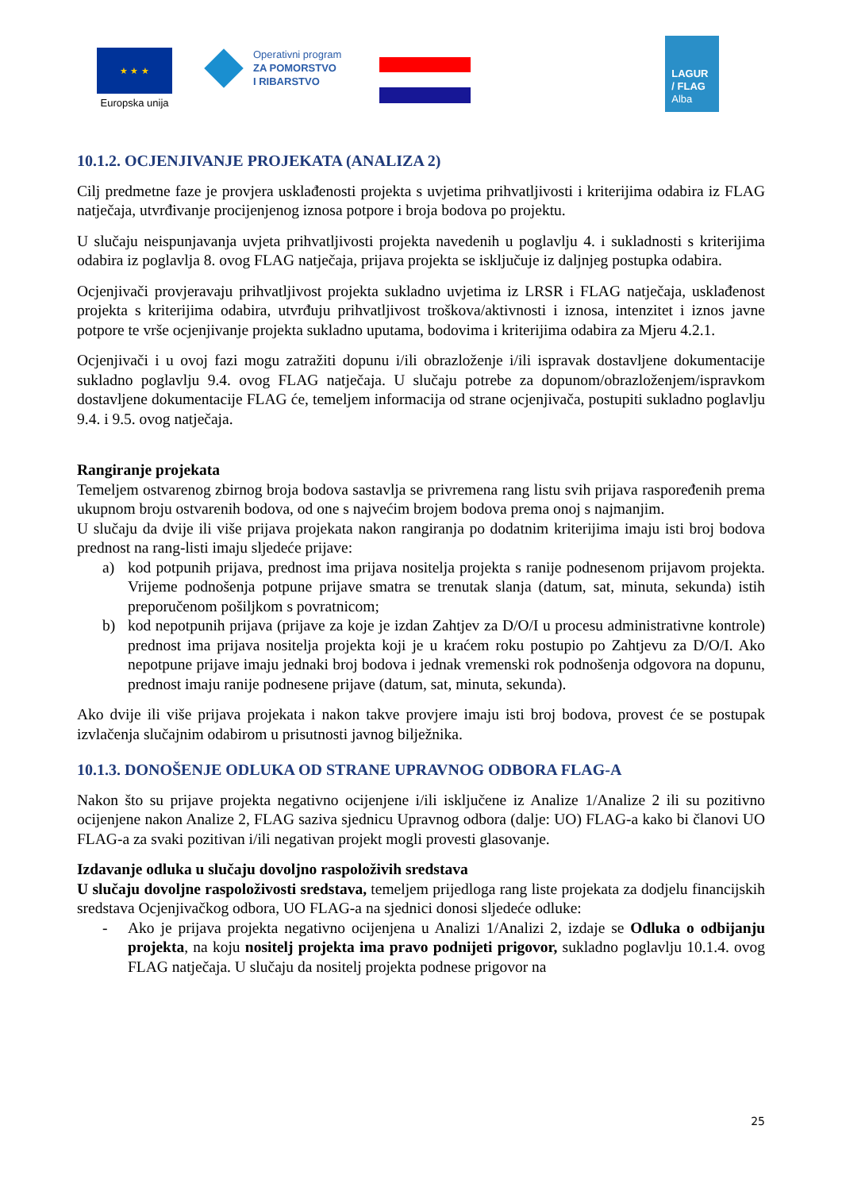★ ★ ★
Europska unija
Operativni program
ZA POMORSTVO
I RIBARSTVO
LAGUR
/ FLAG
Alba
10.1.2. OCJENJIVANJE PROJEKATA (ANALIZA 2)
Cilj predmetne faze je provjera usklađenosti projekta s uvjetima prihvatljivosti i kriterijima odabira iz FLAG natječaja, utvrđivanje procijenjenog iznosa potpore i broja bodova po projektu.
U slučaju neispunjavanja uvjeta prihvatljivosti projekta navedenih u poglavlju 4. i sukladnosti s kriterijima odabira iz poglavlja 8. ovog FLAG natječaja, prijava projekta se isključuje iz daljnjeg postupka odabira.
Ocjenjivači provjeravaju prihvatljivost projekta sukladno uvjetima iz LRSR i FLAG natječaja, usklađenost projekta s kriterijima odabira, utvrđuju prihvatljivost troškova/aktivnosti i iznosa, intenzitet i iznos javne potpore te vrše ocjenjivanje projekta sukladno uputama, bodovima i kriterijima odabira za Mjeru 4.2.1.
Ocjenjivači i u ovoj fazi mogu zatražiti dopunu i/ili obrazloženje i/ili ispravak dostavljene dokumentacije sukladno poglavlju 9.4. ovog FLAG natječaja. U slučaju potrebe za dopunom/obrazloženjem/ispravkom dostavljene dokumentacije FLAG će, temeljem informacija od strane ocjenjivača, postupiti sukladno poglavlju 9.4. i 9.5. ovog natječaja.
Rangiranje projekata
Temeljem ostvarenog zbirnog broja bodova sastavlja se privremena rang listu svih prijava raspoređenih prema ukupnom broju ostvarenih bodova, od one s najvećim brojem bodova prema onoj s najmanjim.
U slučaju da dvije ili više prijava projekata nakon rangiranja po dodatnim kriterijima imaju isti broj bodova prednost na rang-listi imaju sljedeće prijave:
a) kod potpunih prijava, prednost ima prijava nositelja projekta s ranije podnesenom prijavom projekta. Vrijeme podnošenja potpune prijave smatra se trenutak slanja (datum, sat, minuta, sekunda) istih preporučenom pošiljkom s povratnicom;
b) kod nepotpunih prijava (prijave za koje je izdan Zahtjev za D/O/I u procesu administrativne kontrole) prednost ima prijava nositelja projekta koji je u kraćem roku postupio po Zahtjevu za D/O/I. Ako nepotpune prijave imaju jednaki broj bodova i jednak vremenski rok podnošenja odgovora na dopunu, prednost imaju ranije podnesene prijave (datum, sat, minuta, sekunda).
Ako dvije ili više prijava projekata i nakon takve provjere imaju isti broj bodova, provest će se postupak izvlačenja slučajnim odabirom u prisutnosti javnog bilježnika.
10.1.3. DONOŠENJE ODLUKA OD STRANE UPRAVNOG ODBORA FLAG-A
Nakon što su prijave projekta negativno ocijenjene i/ili isključene iz Analize 1/Analize 2 ili su pozitivno ocijenjene nakon Analize 2, FLAG saziva sjednicu Upravnog odbora (dalje: UO) FLAG-a kako bi članovi UO FLAG-a za svaki pozitivan i/ili negativan projekt mogli provesti glasovanje.
Izdavanje odluka u slučaju dovoljno raspoloživih sredstava
U slučaju dovoljne raspoloživosti sredstava, temeljem prijedloga rang liste projekata za dodjelu financijskih sredstava Ocjenjivačkog odbora, UO FLAG-a na sjednici donosi sljedeće odluke:
- Ako je prijava projekta negativno ocijenjena u Analizi 1/Analizi 2, izdaje se Odluka o odbijanju projekta, na koju nositelj projekta ima pravo podnijeti prigovor, sukladno poglavlju 10.1.4. ovog FLAG natječaja. U slučaju da nositelj projekta podnese prigovor na
25